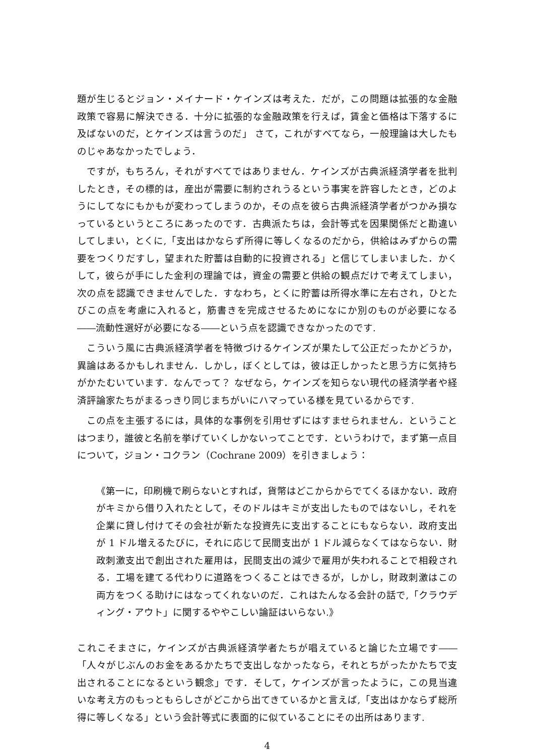題が生じるとジョン・メイナード・ケインズは考えた．だが，この問題は拡張的な金融政策で容易に解決できる．十分に拡張的な金融政策を行えば，賃金と価格は下落するに及ばないのだ，とケインズは言うのだ」 さて，これがすべてなら，一般理論は大したものじゃあなかったでしょう．
ですが，もちろん，それがすべてではありません．ケインズが古典派経済学者を批判したとき，その標的は，産出が需要に制約されうるという事実を許容したとき，どのようにしてなにもかもが変わってしまうのか，その点を彼ら古典派経済学者がつかみ損なっているというところにあったのです．古典派たちは，会計等式を因果関係だと勘違いしてしまい，とくに,「支出はかならず所得に等しくなるのだから，供給はみずからの需要をつくりだすし，望まれた貯蓄は自動的に投資される」と信じてしまいました．かくして，彼らが手にした金利の理論では，資金の需要と供給の観点だけで考えてしまい，次の点を認識できませんでした．すなわち，とくに貯蓄は所得水準に左右され，ひとたびこの点を考慮に入れると，筋書きを完成させるためになにか別のものが必要になる――流動性選好が必要になる――という点を認識できなかったのです.
こういう風に古典派経済学者を特徴づけるケインズが果たして公正だったかどうか，異論はあるかもしれません．しかし，ぼくとしては，彼は正しかったと思う方に気持ちがかたむいています．なんでって？ なぜなら，ケインズを知らない現代の経済学者や経済評論家たちがまるっきり同じまちがいにハマっている様を見ているからです.
この点を主張するには，具体的な事例を引用せずにはすませられません．ということはつまり，誰彼と名前を挙げていくしかないってことです．というわけで，まず第一点目について，ジョン・コクラン（Cochrane 2009）を引きましょう：
《第一に，印刷機で刷らないとすれば，貨幣はどこからからでてくるほかない．政府がキミから借り入れたとして，そのドルはキミが支出したものではないし，それを企業に貸し付けてその会社が新たな投資先に支出することにもならない．政府支出が 1 ドル増えるたびに，それに応じて民間支出が 1 ドル減らなくてはならない．財政刺激支出で創出された雇用は，民間支出の減少で雇用が失われることで相殺される．工場を建てる代わりに道路をつくることはできるが，しかし，財政刺激はこの両方をつくる助けにはなってくれないのだ．これはたんなる会計の話で,「クラウディング・アウト」に関するややこしい論証はいらない.》
これこそまさに，ケインズが古典派経済学者たちが唱えていると論じた立場です――「人々がじぶんのお金をあるかたちで支出しなかったなら，それとちがったかたちで支出されることになるという観念」です．そして，ケインズが言ったように，この見当違いな考え方のもっともらしさがどこから出てきているかと言えば,「支出はかならず総所得に等しくなる」という会計等式に表面的に似ていることにその出所はあります.
4